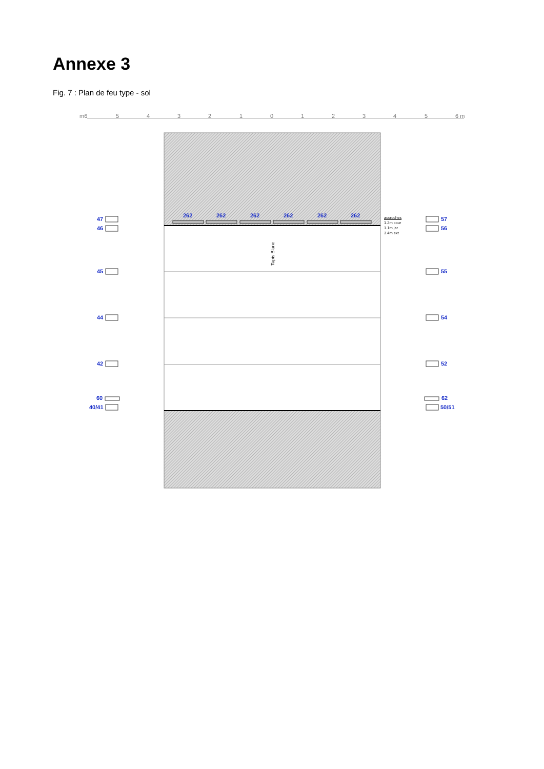Annexe 3
Fig. 7 : Plan de feu type - sol
Tapis Blanc
m6 5 4 3 2 1 0 1 2 3 4 5 6 m
262 262 262 262 262 262
accroches
1.2m cour
1.1m jar
3.4m ext
47
46
45
44
42
60
40/41
57
56
55
54
52
62
50/51